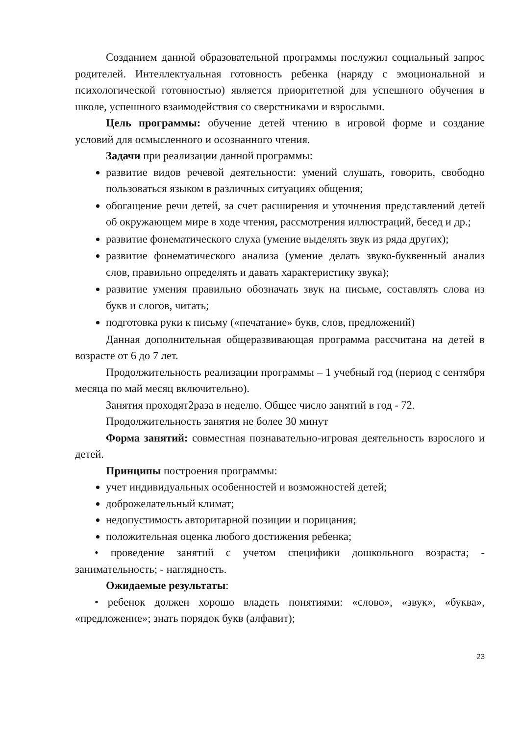Созданием данной образовательной программы послужил социальный запрос родителей. Интеллектуальная готовность ребенка (наряду с эмоциональной и психологической готовностью) является приоритетной для успешного обучения в школе, успешного взаимодействия со сверстниками и взрослыми.
Цель программы: обучение детей чтению в игровой форме и создание условий для осмысленного и осознанного чтения.
Задачи при реализации данной программы:
развитие видов речевой деятельности: умений слушать, говорить, свободно пользоваться языком в различных ситуациях общения;
обогащение речи детей, за счет расширения и уточнения представлений детей об окружающем мире в ходе чтения, рассмотрения иллюстраций, бесед и др.;
развитие фонематического слуха (умение выделять звук из ряда других);
развитие фонематического анализа (умение делать звуко-буквенный анализ слов, правильно определять и давать характеристику звука);
развитие умения правильно обозначать звук на письме, составлять слова из букв и слогов, читать;
подготовка руки к письму («печатание» букв, слов, предложений)
Данная дополнительная общеразвивающая программа рассчитана на детей в возрасте от 6 до 7 лет.
Продолжительность реализации программы – 1 учебный год (период с сентября месяца по май месяц включительно).
Занятия проходят2раза в неделю. Общее число занятий в год - 72.
Продолжительность занятия не более 30 минут
Форма занятий: совместная познавательно-игровая деятельность взрослого и детей.
Принципы построения программы:
учет индивидуальных особенностей и возможностей детей;
доброжелательный климат;
недопустимость авторитарной позиции и порицания;
положительная оценка любого достижения ребенка;
• проведение занятий с учетом специфики дошкольного возраста; - занимательность; - наглядность.
Ожидаемые результаты:
• ребенок должен хорошо владеть понятиями: «слово», «звук», «буква», «предложение»; знать порядок букв (алфавит);
23